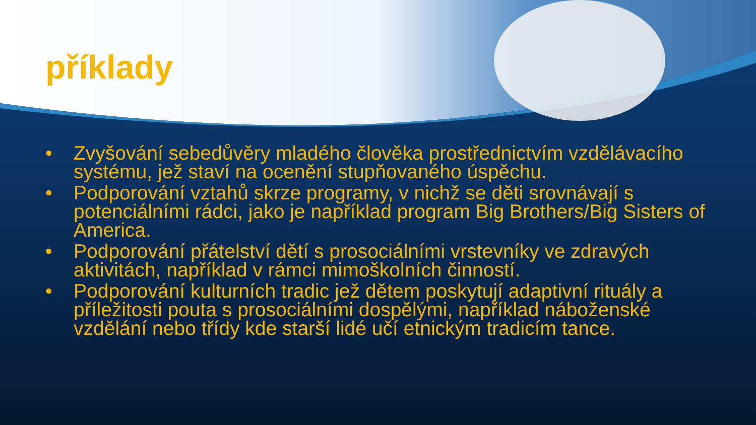příklady
• Zvyšování sebedůvěry mladého člověka prostřednictvím vzdělávacího systému, jež staví na ocenění stupňovaného úspěchu.
• Podporování vztahů skrze programy, v nichž se děti srovnávají s potenciálními rádci, jako je například program Big Brothers/Big Sisters of America.
• Podporování přátelství dětí s prosociálními vrstevníky ve zdravých aktivitách, například v rámci mimoškolních činností.
• Podporování kulturních tradic jež dětem poskytují adaptivní rituály a příležitosti pouta s prosociálními dospělými, například náboženské vzdělání nebo třídy kde starší lidé učí etnickým tradicím tance.